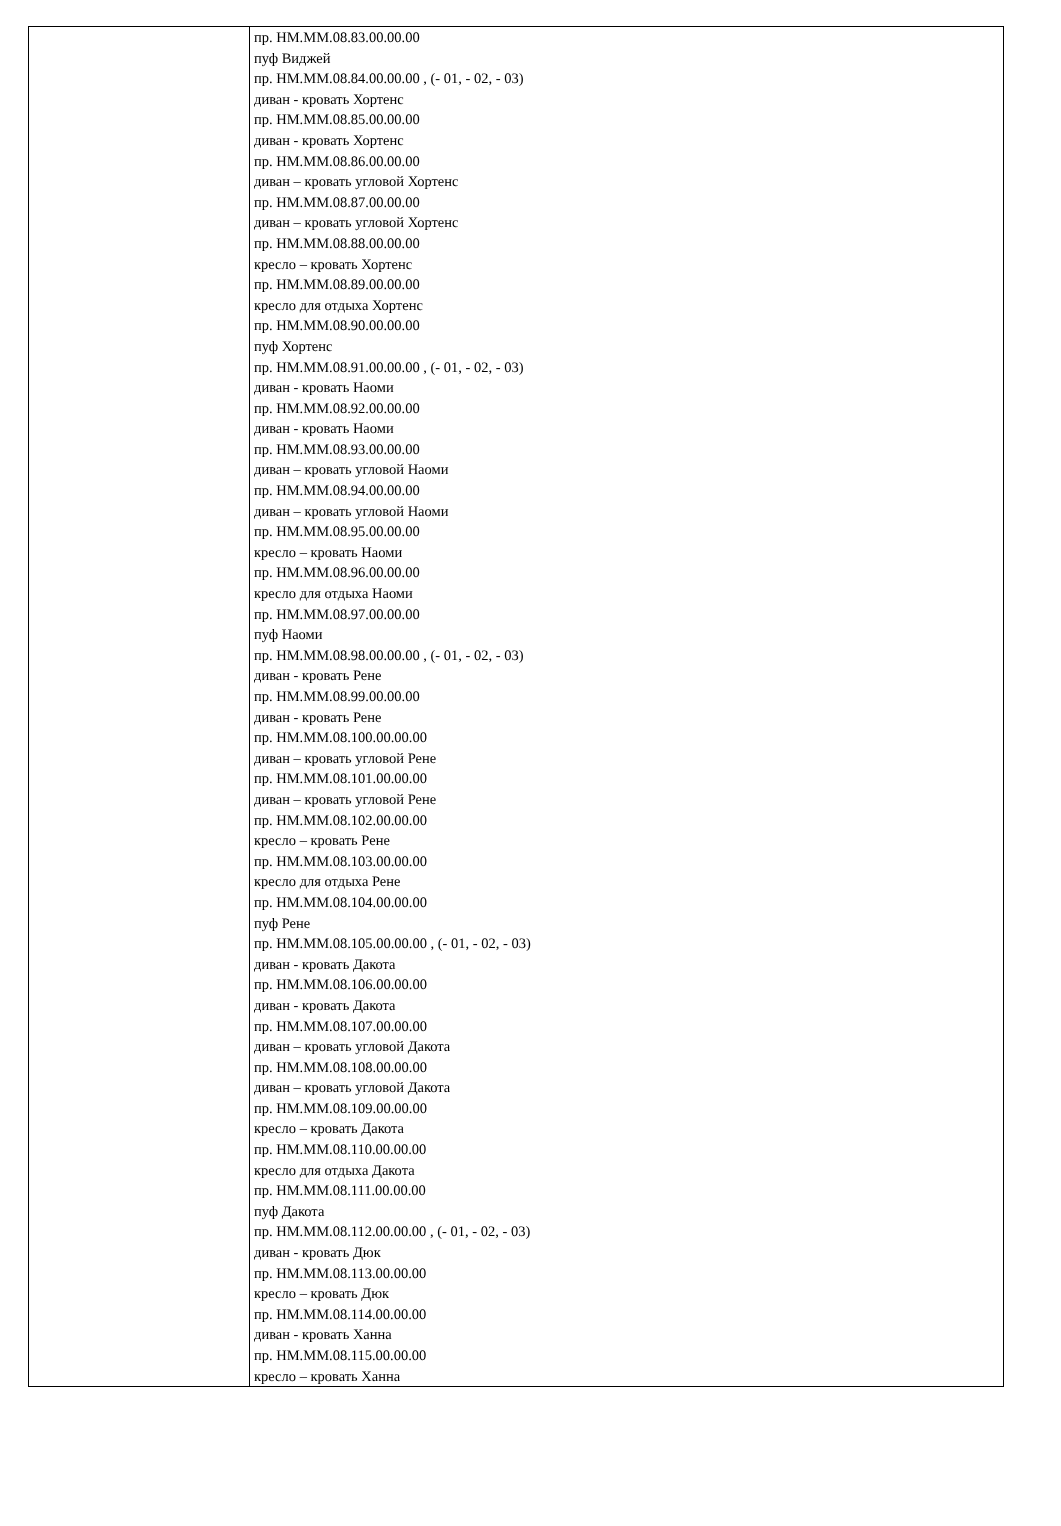| | пр. НМ.ММ.08.83.00.00.00 пуф Виджей пр. НМ.ММ.08.84.00.00.00 , (- 01, - 02, - 03) диван - кровать Хортенс пр. НМ.ММ.08.85.00.00.00 диван - кровать Хортенс пр. НМ.ММ.08.86.00.00.00 диван – кровать угловой Хортенс пр. НМ.ММ.08.87.00.00.00 диван – кровать угловой Хортенс пр. НМ.ММ.08.88.00.00.00 кресло – кровать Хортенс пр. НМ.ММ.08.89.00.00.00 кресло для отдыха Хортенс пр. НМ.ММ.08.90.00.00.00 пуф Хортенс пр. НМ.ММ.08.91.00.00.00 , (- 01, - 02, - 03) диван - кровать Наоми пр. НМ.ММ.08.92.00.00.00 диван - кровать Наоми пр. НМ.ММ.08.93.00.00.00 диван – кровать угловой Наоми пр. НМ.ММ.08.94.00.00.00 диван – кровать угловой Наоми пр. НМ.ММ.08.95.00.00.00 кресло – кровать Наоми пр. НМ.ММ.08.96.00.00.00 кресло для отдыха Наоми пр. НМ.ММ.08.97.00.00.00 пуф Наоми пр. НМ.ММ.08.98.00.00.00 , (- 01, - 02, - 03) диван - кровать Рене пр. НМ.ММ.08.99.00.00.00 диван - кровать Рене пр. НМ.ММ.08.100.00.00.00 диван – кровать угловой Рене пр. НМ.ММ.08.101.00.00.00 диван – кровать угловой Рене пр. НМ.ММ.08.102.00.00.00 кресло – кровать Рене пр. НМ.ММ.08.103.00.00.00 кресло для отдыха Рене пр. НМ.ММ.08.104.00.00.00 пуф Рене пр. НМ.ММ.08.105.00.00.00 , (- 01, - 02, - 03) диван - кровать Дакота пр. НМ.ММ.08.106.00.00.00 диван - кровать Дакота пр. НМ.ММ.08.107.00.00.00 диван – кровать угловой Дакота пр. НМ.ММ.08.108.00.00.00 диван – кровать угловой Дакота пр. НМ.ММ.08.109.00.00.00 кресло – кровать Дакота пр. НМ.ММ.08.110.00.00.00 кресло для отдыха Дакота пр. НМ.ММ.08.111.00.00.00 пуф Дакота пр. НМ.ММ.08.112.00.00.00 , (- 01, - 02, - 03) диван - кровать Дюк пр. НМ.ММ.08.113.00.00.00 кресло – кровать Дюк пр. НМ.ММ.08.114.00.00.00 диван - кровать Ханна пр. НМ.ММ.08.115.00.00.00 кресло – кровать Ханна |